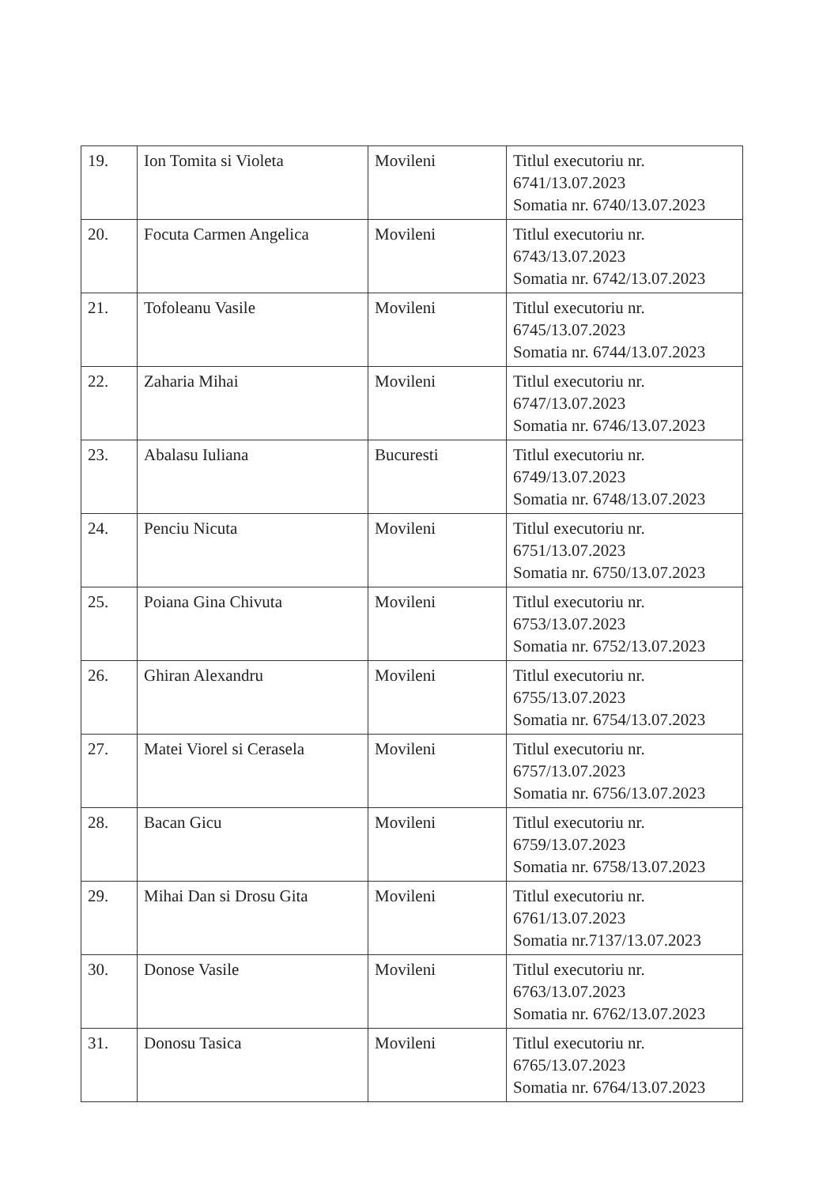| 19. | Ion Tomita si Violeta | Movileni | Titlul executoriu nr. 6741/13.07.2023 Somatia nr. 6740/13.07.2023 |
| 20. | Focuta Carmen Angelica | Movileni | Titlul executoriu nr. 6743/13.07.2023 Somatia nr. 6742/13.07.2023 |
| 21. | Tofoleanu Vasile | Movileni | Titlul executoriu nr. 6745/13.07.2023 Somatia nr. 6744/13.07.2023 |
| 22. | Zaharia Mihai | Movileni | Titlul executoriu nr. 6747/13.07.2023 Somatia nr. 6746/13.07.2023 |
| 23. | Abalasu Iuliana | Bucuresti | Titlul executoriu nr. 6749/13.07.2023 Somatia nr. 6748/13.07.2023 |
| 24. | Penciu Nicuta | Movileni | Titlul executoriu nr. 6751/13.07.2023 Somatia nr. 6750/13.07.2023 |
| 25. | Poiana Gina Chivuta | Movileni | Titlul executoriu nr. 6753/13.07.2023 Somatia nr. 6752/13.07.2023 |
| 26. | Ghiran Alexandru | Movileni | Titlul executoriu nr. 6755/13.07.2023 Somatia nr. 6754/13.07.2023 |
| 27. | Matei Viorel si Cerasela | Movileni | Titlul executoriu nr. 6757/13.07.2023 Somatia nr. 6756/13.07.2023 |
| 28. | Bacan Gicu | Movileni | Titlul executoriu nr. 6759/13.07.2023 Somatia nr. 6758/13.07.2023 |
| 29. | Mihai Dan si Drosu Gita | Movileni | Titlul executoriu nr. 6761/13.07.2023 Somatia nr.7137/13.07.2023 |
| 30. | Donose Vasile | Movileni | Titlul executoriu nr. 6763/13.07.2023 Somatia nr. 6762/13.07.2023 |
| 31. | Donosu Tasica | Movileni | Titlul executoriu nr. 6765/13.07.2023 Somatia nr. 6764/13.07.2023 |